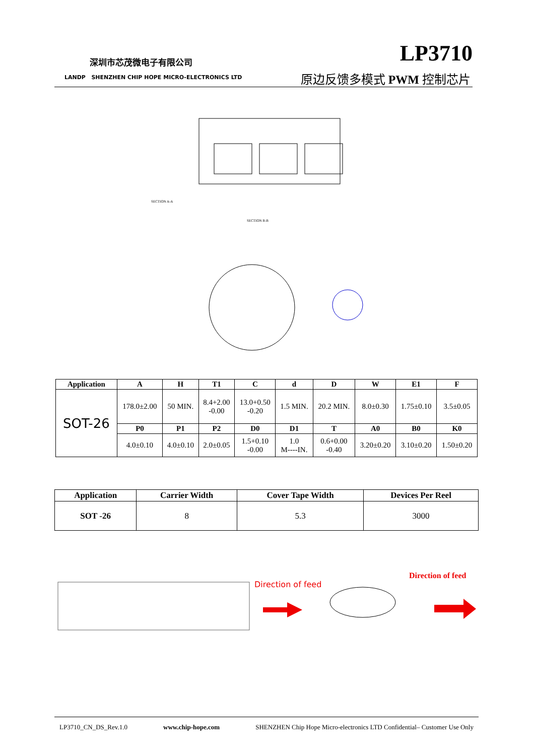深圳市芯茂微电子有限公司
LANDP SHENZHEN CHIP HOPE MICRO-ELECTRONICS LTD
LP3710
原边反馈多模式 PWM 控制芯片
SECTION A-A
SECTION B-B
| Application | A | H | T1 | C | d | D | W | E1 | F |
| --- | --- | --- | --- | --- | --- | --- | --- | --- | --- |
| SOT-26 | 178.0±2.00 | 50 MIN. | 8.4+2.00 -0.00 | 13.0+0.50 -0.20 | 1.5 MIN. | 20.2 MIN. | 8.0±0.30 | 1.75±0.10 | 3.5±0.05 |
| | P0 | P1 | P2 | D0 | D1 | T | A0 | B0 | K0 |
| | 4.0±0.10 | 4.0±0.10 | 2.0±0.05 | 1.5+0.10 -0.00 | 1.0 M----IN. | 0.6+0.00 -0.40 | 3.20±0.20 | 3.10±0.20 | 1.50±0.20 |
| Application | Carrier Width | Cover Tape Width | Devices Per Reel |
| --- | --- | --- | --- |
| SOT -26 | 8 | 5.3 | 3000 |
Direction of feed
Direction of feed
LP3710_CN_DS_Rev.1.0 www.chip-hope.com SHENZHEN Chip Hope Micro-electronics LTD Confidential– Customer Use Only